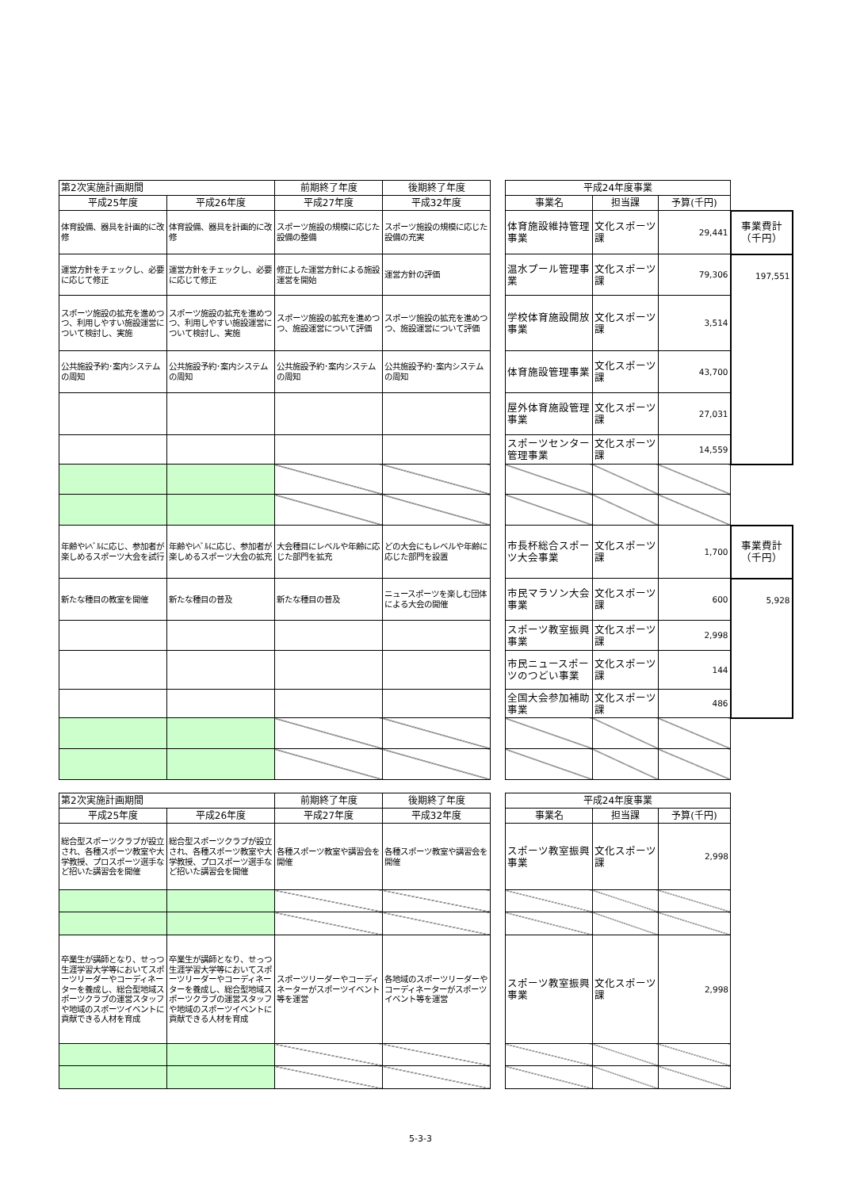| 第2次実施計画期間 | | 前期終了年度 | 後期終了年度 | | 平成24年度事業 | | | |
| 平成25年度 | 平成26年度 | 平成27年度 | 平成32年度 | | 事業名 | 担当課 | 予算(千円) | |
| 体育設備、器具を計画的に改修 | 体育設備、器具を計画的に改修 | スポーツ施設の規模に応じた設備の整備 | スポーツ施設の規模に応じた設備の充実 | | 体育施設維持管理事業 | 文化スポーツ課 | 29,441 | 事業費計 （千円） |
| 運営方針をチェックし、必要に応じて修正 | 運営方針をチェックし、必要に応じて修正 | 修正した運営方針による施設運営を開始 | 運営方針の評価 | | 温水プール管理事業 | 文化スポーツ課 | 79,306 | 197,551 |
| スポーツ施設の拡充を進めつつ、利用しやすい施設運営について検討し、実施 | スポーツ施設の拡充を進めつつ、利用しやすい施設運営について検討し、実施 | スポーツ施設の拡充を進めつつ、施設運営について評価 | スポーツ施設の拡充を進めつつ、施設運営について評価 | | 学校体育施設開放事業 | 文化スポーツ課 | 3,514 | |
| 公共施設予約･案内システムの周知 | 公共施設予約･案内システムの周知 | 公共施設予約･案内システムの周知 | 公共施設予約･案内システムの周知 | | 体育施設管理事業 | 文化スポーツ課 | 43,700 | |
| | | | | | 屋外体育施設管理事業 | 文化スポーツ課 | 27,031 | |
| | | | | | スポーツセンター管理事業 | 文化スポーツ課 | 14,559 | |
| 年齢やﾚﾍﾞﾙに応じ、参加者が楽しめるスポーツ大会を試行 | 年齢やﾚﾍﾞﾙに応じ、参加者が楽しめるスポーツ大会の拡充 | 大会種目にレベルや年齢に応じた部門を拡充 | どの大会にもレベルや年齢に応じた部門を設置 | | 市長杯総合スポーツ大会事業 | 文化スポーツ課 | 1,700 | 事業費計 （千円） |
| 新たな種目の教室を開催 | 新たな種目の普及 | 新たな種目の普及 | ニュースポーツを楽しむ団体による大会の開催 | | 市民マラソン大会事業 | 文化スポーツ課 | 600 | 5,928 |
| | | | | | スポーツ教室振興事業 | 文化スポーツ課 | 2,998 | |
| | | | | | 市民ニュースポーツのつどい事業 | 文化スポーツ課 | 144 | |
| | | | | | 全国大会参加補助事業 | 文化スポーツ課 | 486 | |
| 第2次実施計画期間 | | 前期終了年度 | 後期終了年度 | | 平成24年度事業 | | |
| 平成25年度 | 平成26年度 | 平成27年度 | 平成32年度 | | 事業名 | 担当課 | 予算(千円) |
| 総合型スポーツクラブが設立され、各種スポーツ教室や大学教授、プロスポーツ選手など招いた講習会を開催 | 総合型スポーツクラブが設立され、各種スポーツ教室や大学教授、プロスポーツ選手など招いた講習会を開催 | 各種スポーツ教室や講習会を開催 | 各種スポーツ教室や講習会を開催 | | スポーツ教室振興事業 | 文化スポーツ課 | 2,998 |
| 卒業生が講師となり、せっつ生涯学習大学等においてスポーツリーダーやコーディネーターを養成し、総合型地域スポーツクラブの運営スタッフや地域のスポーツイベントに貢献できる人材を育成 | 卒業生が講師となり、せっつ生涯学習大学等においてスポーツリーダーやコーディネーターを養成し、総合型地域スポーツクラブの運営スタッフや地域のスポーツイベントに貢献できる人材を育成 | スポーツリーダーやコーディネーターがスポーツイベント等を運営 | 各地域のスポーツリーダーやコーディネーターがスポーツイベント等を運営 | | スポーツ教室振興事業 | 文化スポーツ課 | 2,998 |
5-3-3